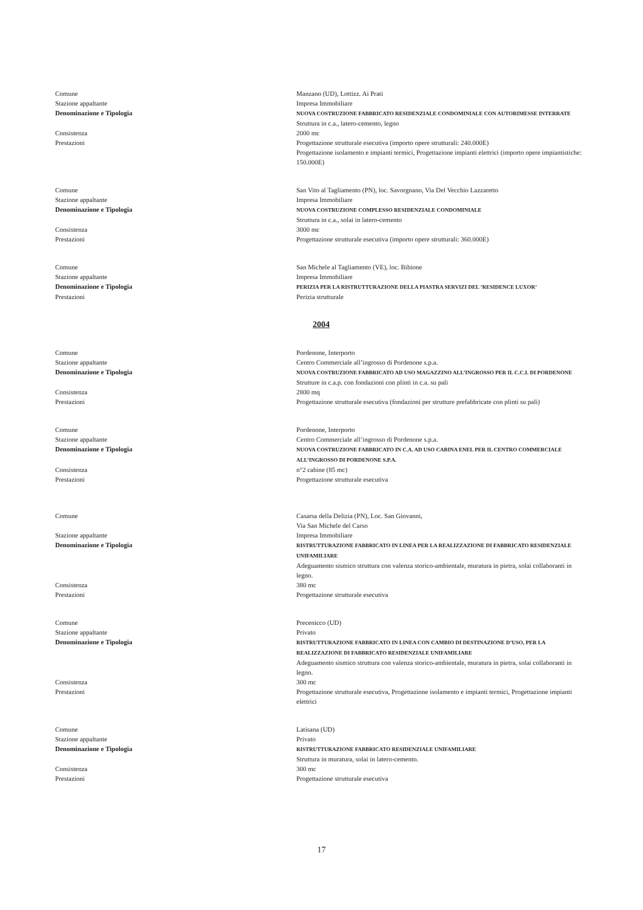| Comune | Manzano (UD), Lottizz. Ai Prati |
| Stazione appaltante | Impresa Immobiliare |
| Denominazione e Tipologia | NUOVA COSTRUZIONE FABBRICATO RESIDENZIALE CONDOMINIALE CON AUTORIMESSE INTERRATE Struttura in c.a., latero-cemento, legno |
| Consistenza | 2000 mc |
| Prestazioni | Progettazione strutturale esecutiva (importo opere strutturali: 240.000E) Progettazione isolamento e impianti termici, Progettazione impianti elettrici (importo opere impiantistiche: 150.000E) |
| Comune | San Vito al Tagliamento (PN), loc. Savorgnano, Via Del Vecchio Lazzaretto |
| Stazione appaltante | Impresa Immobiliare |
| Denominazione e Tipologia | NUOVA COSTRUZIONE COMPLESSO RESIDENZIALE CONDOMINIALE Struttura in c.a., solai in latero-cemento |
| Consistenza | 3000 mc |
| Prestazioni | Progettazione strutturale esecutiva (importo opere strutturali: 360.000E) |
| Comune | San Michele al Tagliamento (VE), loc. Bibione |
| Stazione appaltante | Impresa Immobiliare |
| Denominazione e Tipologia | PERIZIA PER LA RISTRUTTURAZIONE DELLA PIASTRA SERVIZI DEL ‘RESIDENCE LUXOR’ |
| Prestazioni | Perizia strutturale |
2004
| Comune | Pordenone, Interporto |
| Stazione appaltante | Centro Commerciale all’ingrosso di Pordenone s.p.a. |
| Denominazione e Tipologia | NUOVA COSTRUZIONE FABBRICATO AD USO MAGAZZINO ALL’INGROSSO PER IL C.C.I. DI PORDENONE Strutture in c.a.p. con fondazioni con plinti in c.a. su pali |
| Consistenza | 2800 mq |
| Prestazioni | Progettazione strutturale esecutiva (fondazioni per strutture prefabbricate con plinti su pali) |
| Comune | Pordenone, Interporto |
| Stazione appaltante | Centro Commerciale all’ingrosso di Pordenone s.p.a. |
| Denominazione e Tipologia | NUOVA COSTRUZIONE FABBRICATO IN C.A. AD USO CABINA ENEL PER IL CENTRO COMMERCIALE ALL’INGROSSO DI PORDENONE S.P.A. |
| Consistenza | n°2 cabine (85 mc) |
| Prestazioni | Progettazione strutturale esecutiva |
| Comune | Casarsa della Delizia (PN), Loc. San Giovanni, Via San Michele del Carso |
| Stazione appaltante | Impresa Immobiliare |
| Denominazione e Tipologia | RISTRUTTURAZIONE FABBRICATO IN LINEA PER LA REALIZZAZIONE DI FABBRICATO RESIDENZIALE UNIFAMILIARE Adeguamento sismico struttura con valenza storico-ambientale, muratura in pietra, solai collaboranti in legno. |
| Consistenza | 380 mc |
| Prestazioni | Progettazione strutturale esecutiva |
| Comune | Precenicco (UD) |
| Stazione appaltante | Privato |
| Denominazione e Tipologia | RISTRUTTURAZIONE FABBRICATO IN LINEA CON CAMBIO DI DESTINAZIONE D’USO, PER LA REALIZZAZIONE DI FABBRICATO RESIDENZIALE UNIFAMILIARE Adeguamento sismico struttura con valenza storico-ambientale, muratura in pietra, solai collaboranti in legno. |
| Consistenza | 300 mc |
| Prestazioni | Progettazione strutturale esecutiva, Progettazione isolamento e impianti termici, Progettazione impianti elettrici |
| Comune | Latisana (UD) |
| Stazione appaltante | Privato |
| Denominazione e Tipologia | RISTRUTTURAZIONE FABBRICATO RESIDENZIALE UNIFAMILIARE Struttura in muratura, solai in latero-cemento. |
| Consistenza | 300 mc |
| Prestazioni | Progettazione strutturale esecutiva |
17